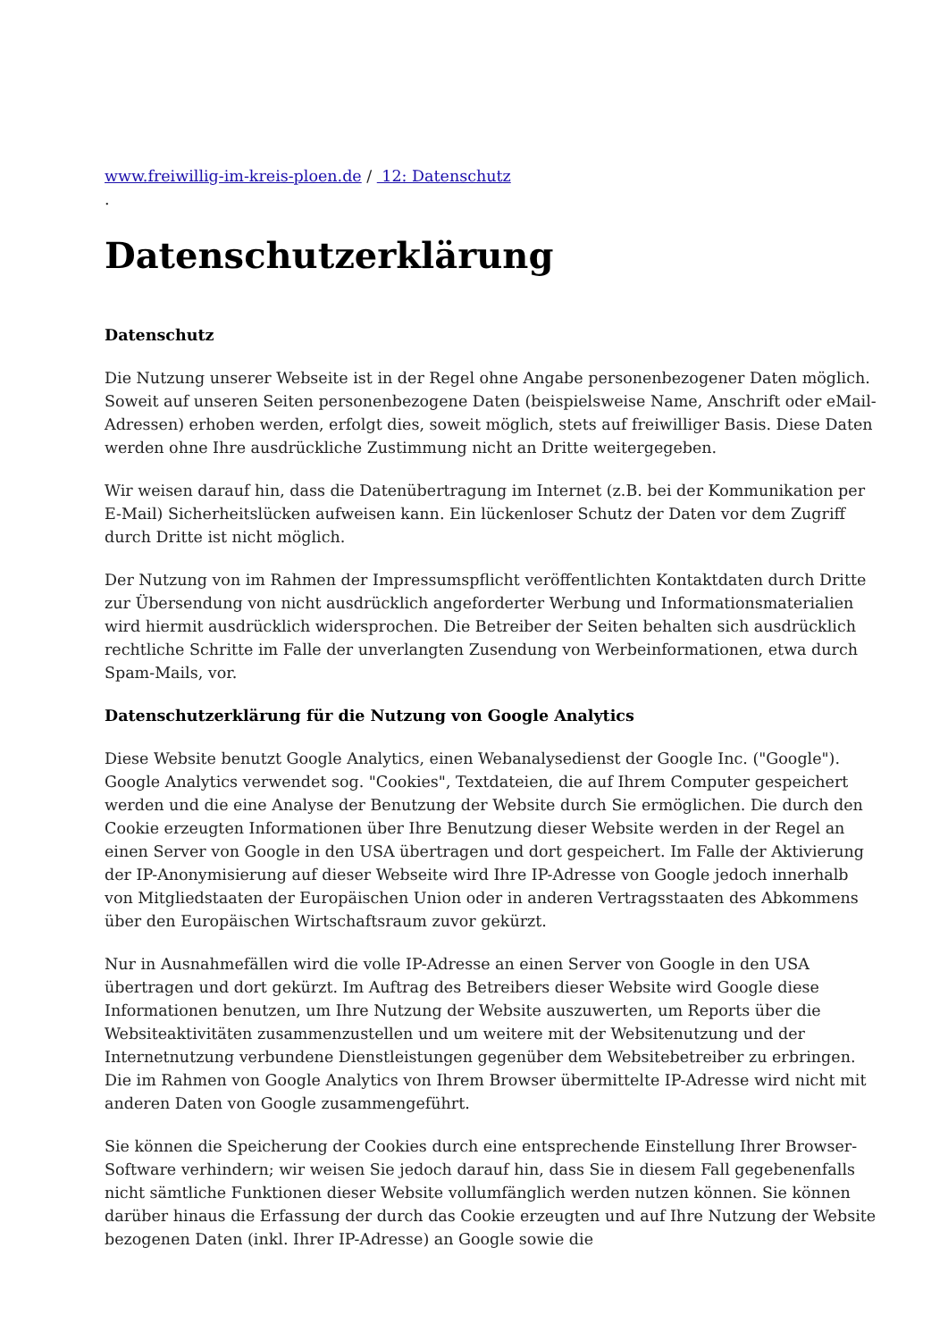www.freiwillig-im-kreis-ploen.de / 12: Datenschutz
.
Datenschutzerklärung
Datenschutz
Die Nutzung unserer Webseite ist in der Regel ohne Angabe personenbezogener Daten möglich. Soweit auf unseren Seiten personenbezogene Daten (beispielsweise Name, Anschrift oder eMail-Adressen) erhoben werden, erfolgt dies, soweit möglich, stets auf freiwilliger Basis. Diese Daten werden ohne Ihre ausdrückliche Zustimmung nicht an Dritte weitergegeben.
Wir weisen darauf hin, dass die Datenübertragung im Internet (z.B. bei der Kommunikation per E-Mail) Sicherheitslücken aufweisen kann. Ein lückenloser Schutz der Daten vor dem Zugriff durch Dritte ist nicht möglich.
Der Nutzung von im Rahmen der Impressumspflicht veröffentlichten Kontaktdaten durch Dritte zur Übersendung von nicht ausdrücklich angeforderter Werbung und Informationsmaterialien wird hiermit ausdrücklich widersprochen. Die Betreiber der Seiten behalten sich ausdrücklich rechtliche Schritte im Falle der unverlangten Zusendung von Werbeinformationen, etwa durch Spam-Mails, vor.
Datenschutzerklärung für die Nutzung von Google Analytics
Diese Website benutzt Google Analytics, einen Webanalysedienst der Google Inc. ("Google"). Google Analytics verwendet sog. "Cookies", Textdateien, die auf Ihrem Computer gespeichert werden und die eine Analyse der Benutzung der Website durch Sie ermöglichen. Die durch den Cookie erzeugten Informationen über Ihre Benutzung dieser Website werden in der Regel an einen Server von Google in den USA übertragen und dort gespeichert. Im Falle der Aktivierung der IP-Anonymisierung auf dieser Webseite wird Ihre IP-Adresse von Google jedoch innerhalb von Mitgliedstaaten der Europäischen Union oder in anderen Vertragsstaaten des Abkommens über den Europäischen Wirtschaftsraum zuvor gekürzt.
Nur in Ausnahmefällen wird die volle IP-Adresse an einen Server von Google in den USA übertragen und dort gekürzt. Im Auftrag des Betreibers dieser Website wird Google diese Informationen benutzen, um Ihre Nutzung der Website auszuwerten, um Reports über die Websiteaktivitäten zusammenzustellen und um weitere mit der Websitenutzung und der Internetnutzung verbundene Dienstleistungen gegenüber dem Websitebetreiber zu erbringen. Die im Rahmen von Google Analytics von Ihrem Browser übermittelte IP-Adresse wird nicht mit anderen Daten von Google zusammengeführt.
Sie können die Speicherung der Cookies durch eine entsprechende Einstellung Ihrer Browser-Software verhindern; wir weisen Sie jedoch darauf hin, dass Sie in diesem Fall gegebenenfalls nicht sämtliche Funktionen dieser Website vollumfänglich werden nutzen können. Sie können darüber hinaus die Erfassung der durch das Cookie erzeugten und auf Ihre Nutzung der Website bezogenen Daten (inkl. Ihrer IP-Adresse) an Google sowie die